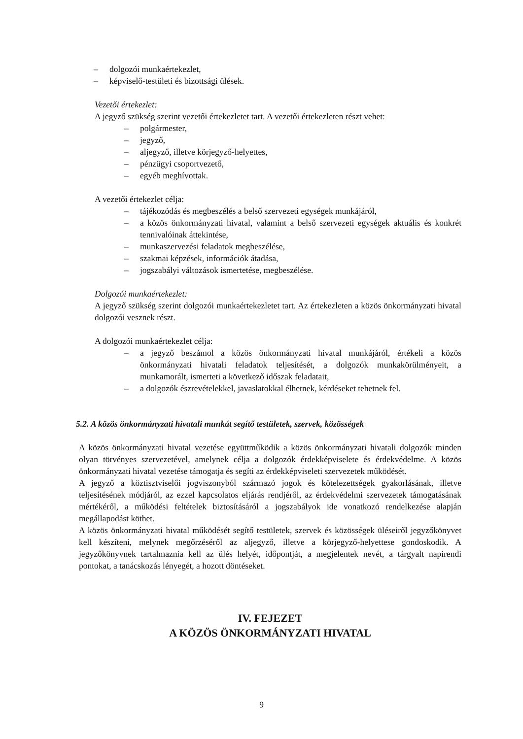– dolgozói munkaértekezlet,
– képviselő-testületi és bizottsági ülések.
Vezetői értekezlet:
A jegyző szükség szerint vezetői értekezletet tart. A vezetői értekezleten részt vehet:
– polgármester,
– jegyző,
– aljegyző, illetve körjegyző-helyettes,
– pénzügyi csoportvezető,
– egyéb meghívottak.
A vezetői értekezlet célja:
– tájékozódás és megbeszélés a belső szervezeti egységek munkájáról,
– a közös önkormányzati hivatal, valamint a belső szervezeti egységek aktuális és konkrét tennivalóinak áttekintése,
– munkaszervezési feladatok megbeszélése,
– szakmai képzések, információk átadása,
– jogszabályi változások ismertetése, megbeszélése.
Dolgozói munkaértekezlet:
A jegyző szükség szerint dolgozói munkaértekezletet tart. Az értekezleten a közös önkormányzati hivatal dolgozói vesznek részt.
A dolgozói munkaértekezlet célja:
– a jegyző beszámol a közös önkormányzati hivatal munkájáról, értékeli a közös önkormányzati hivatali feladatok teljesítését, a dolgozók munkakörülményeit, a munkamorált, ismerteti a következő időszak feladatait,
– a dolgozók észrevételekkel, javaslatokkal élhetnek, kérdéseket tehetnek fel.
5.2. A közös önkormányzati hivatali munkát segítő testületek, szervek, közösségek
A közös önkormányzati hivatal vezetése együttműködik a közös önkormányzati hivatali dolgozók minden olyan törvényes szervezetével, amelynek célja a dolgozók érdekképviselete és érdekvédelme. A közös önkormányzati hivatal vezetése támogatja és segíti az érdekképviseleti szervezetek működését.
A jegyző a köztisztviselői jogviszonyból származó jogok és kötelezettségek gyakorlásának, illetve teljesítésének módjáról, az ezzel kapcsolatos eljárás rendjéről, az érdekvédelmi szervezetek támogatásának mértékéről, a működési feltételek biztosításáról a jogszabályok ide vonatkozó rendelkezése alapján megállapodást köthet.
A közös önkormányzati hivatal működését segítő testületek, szervek és közösségek üléseiről jegyzőkönyvet kell készíteni, melynek megőrzéséről az aljegyző, illetve a körjegyző-helyettese gondoskodik. A jegyzőkönyvnek tartalmaznia kell az ülés helyét, időpontját, a megjelentek nevét, a tárgyalt napirendi pontokat, a tanácskozás lényegét, a hozott döntéseket.
IV. FEJEZET
A KÖZÖS ÖNKORMÁNYZATI HIVATAL
9